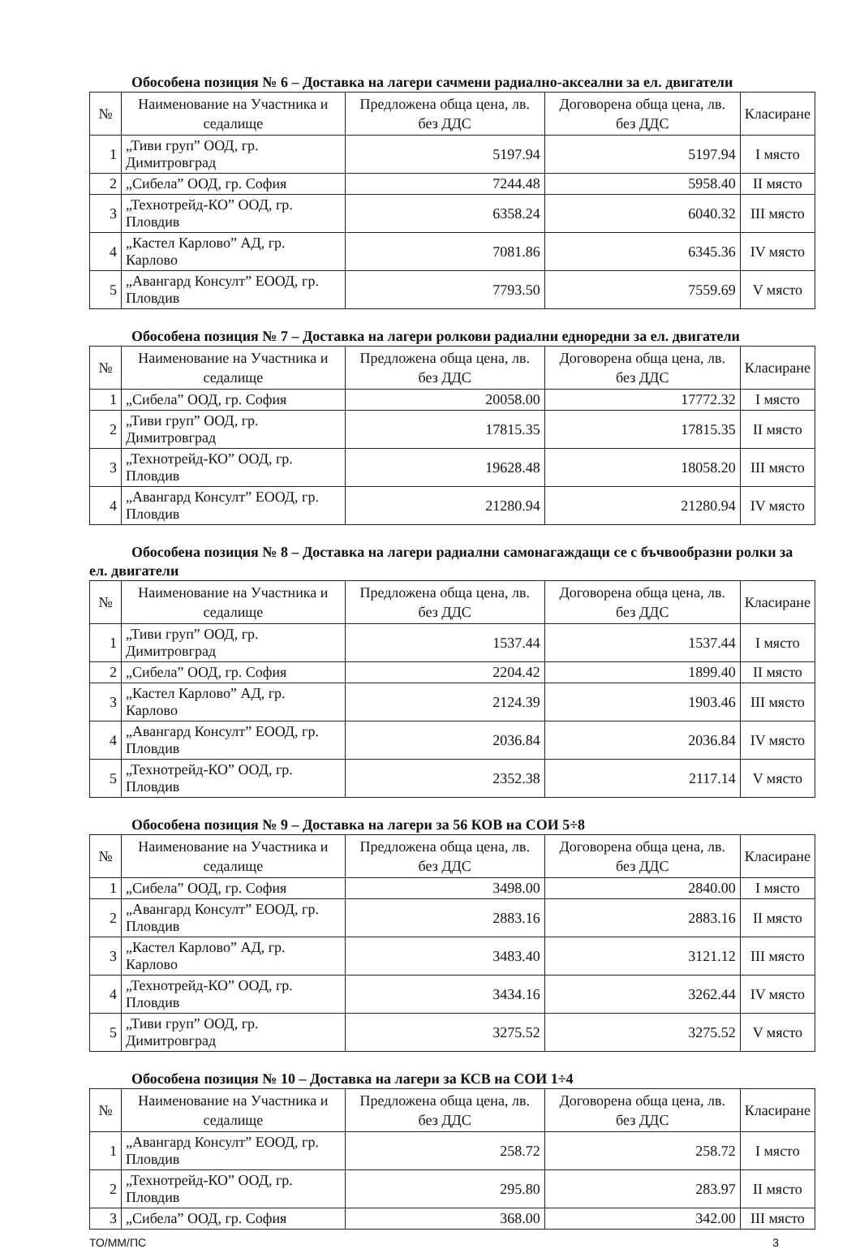Обособена позиция № 6 – Доставка на лагери сачмени радиално-аксеални за ел. двигатели
| № | Наименование на Участника и седалище | Предложена обща цена, лв. без ДДС | Договорена обща цена, лв. без ДДС | Класиране |
| --- | --- | --- | --- | --- |
| 1 | „Тиви груп” ООД, гр. Димитровград | 5197.94 | 5197.94 | I място |
| 2 | „Сибела” ООД, гр. София | 7244.48 | 5958.40 | II място |
| 3 | „Технотрейд-КО” ООД, гр. Пловдив | 6358.24 | 6040.32 | III място |
| 4 | „Кастел Карлово” АД, гр. Карлово | 7081.86 | 6345.36 | IV място |
| 5 | „Авангард Консулт” ЕООД, гр. Пловдив | 7793.50 | 7559.69 | V място |
Обособена позиция № 7 – Доставка на лагери ролкови радиални едноредни за ел. двигатели
| № | Наименование на Участника и седалище | Предложена обща цена, лв. без ДДС | Договорена обща цена, лв. без ДДС | Класиране |
| --- | --- | --- | --- | --- |
| 1 | „Сибела” ООД, гр. София | 20058.00 | 17772.32 | I място |
| 2 | „Тиви груп” ООД, гр. Димитровград | 17815.35 | 17815.35 | II място |
| 3 | „Технотрейд-КО” ООД, гр. Пловдив | 19628.48 | 18058.20 | III място |
| 4 | „Авангард Консулт” ЕООД, гр. Пловдив | 21280.94 | 21280.94 | IV място |
Обособена позиция № 8 – Доставка на лагери радиални самонагаждащи се с бъчвообразни ролки за ел. двигатели
| № | Наименование на Участника и седалище | Предложена обща цена, лв. без ДДС | Договорена обща цена, лв. без ДДС | Класиране |
| --- | --- | --- | --- | --- |
| 1 | „Тиви груп” ООД, гр. Димитровград | 1537.44 | 1537.44 | I място |
| 2 | „Сибела” ООД, гр. София | 2204.42 | 1899.40 | II място |
| 3 | „Кастел Карлово” АД, гр. Карлово | 2124.39 | 1903.46 | III място |
| 4 | „Авангард Консулт” ЕООД, гр. Пловдив | 2036.84 | 2036.84 | IV място |
| 5 | „Технотрейд-КО” ООД, гр. Пловдив | 2352.38 | 2117.14 | V място |
Обособена позиция № 9 – Доставка на лагери за 56 КОВ на СОИ 5÷8
| № | Наименование на Участника и седалище | Предложена обща цена, лв. без ДДС | Договорена обща цена, лв. без ДДС | Класиране |
| --- | --- | --- | --- | --- |
| 1 | „Сибела” ООД, гр. София | 3498.00 | 2840.00 | I място |
| 2 | „Авангард Консулт” ЕООД, гр. Пловдив | 2883.16 | 2883.16 | II място |
| 3 | „Кастел Карлово” АД, гр. Карлово | 3483.40 | 3121.12 | III място |
| 4 | „Технотрейд-КО” ООД, гр. Пловдив | 3434.16 | 3262.44 | IV място |
| 5 | „Тиви груп” ООД, гр. Димитровград | 3275.52 | 3275.52 | V място |
Обособена позиция № 10 – Доставка на лагери за КСВ на СОИ 1÷4
| № | Наименование на Участника и седалище | Предложена обща цена, лв. без ДДС | Договорена обща цена, лв. без ДДС | Класиране |
| --- | --- | --- | --- | --- |
| 1 | „Авангард Консулт” ЕООД, гр. Пловдив | 258.72 | 258.72 | I място |
| 2 | „Технотрейд-КО” ООД, гр. Пловдив | 295.80 | 283.97 | II място |
| 3 | „Сибела” ООД, гр. София | 368.00 | 342.00 | III място |
ТО/ММ/ПС 3